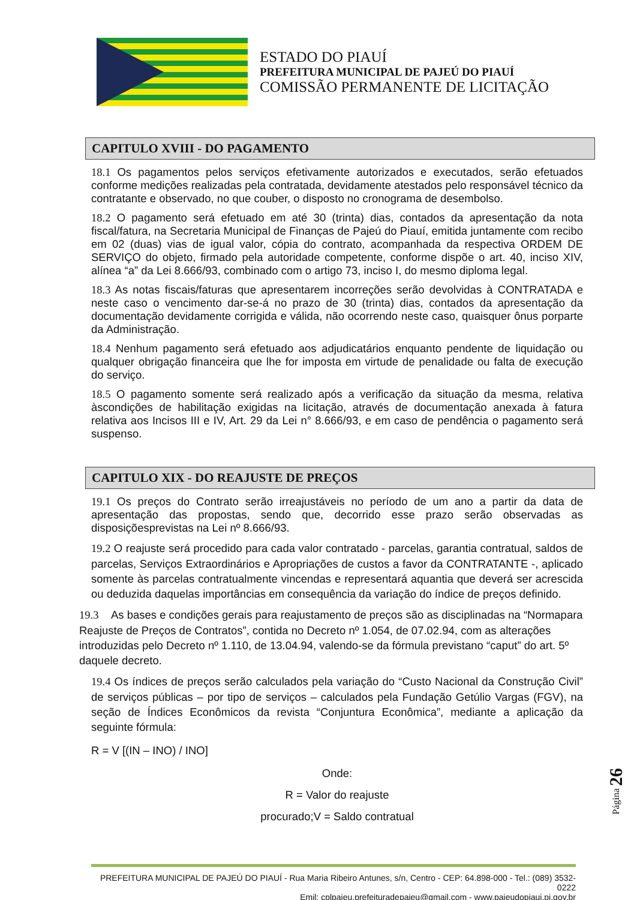ESTADO DO PIAUÍ
PREFEITURA MUNICIPAL DE PAJEÚ DO PIAUÍ
COMISSÃO PERMANENTE DE LICITAÇÃO
CAPITULO XVIII - DO PAGAMENTO
18.1 Os pagamentos pelos serviços efetivamente autorizados e executados, serão efetuados conforme medições realizadas pela contratada, devidamente atestados pelo responsável técnico da contratante e observado, no que couber, o disposto no cronograma de desembolso.
18.2 O pagamento será efetuado em até 30 (trinta) dias, contados da apresentação da nota fiscal/fatura, na Secretaria Municipal de Finanças de Pajeú do Piauí, emitida juntamente com recibo em 02 (duas) vias de igual valor, cópia do contrato, acompanhada da respectiva ORDEM DE SERVIÇO do objeto, firmado pela autoridade competente, conforme dispõe o art. 40, inciso XIV, alínea “a” da Lei 8.666/93, combinado com o artigo 73, inciso I, do mesmo diploma legal.
18.3 As notas fiscais/faturas que apresentarem incorreções serão devolvidas à CONTRATADA e neste caso o vencimento dar-se-á no prazo de 30 (trinta) dias, contados da apresentação da documentação devidamente corrigida e válida, não ocorrendo neste caso, quaisquer ônus porparte da Administração.
18.4 Nenhum pagamento será efetuado aos adjudicatários enquanto pendente de liquidação ou qualquer obrigação financeira que lhe for imposta em virtude de penalidade ou falta de execução do serviço.
18.5 O pagamento somente será realizado após a verificação da situação da mesma, relativa àscondições de habilitação exigidas na licitação, através de documentação anexada à fatura relativa aos Incisos III e IV, Art. 29 da Lei n° 8.666/93, e em caso de pendência o pagamento será suspenso.
CAPITULO XIX - DO REAJUSTE DE PREÇOS
19.1 Os preços do Contrato serão irreajustáveis no período de um ano a partir da data de apresentação das propostas, sendo que, decorrido esse prazo serão observadas as disposiçõesprevistas na Lei nº 8.666/93.
19.2 O reajuste será procedido para cada valor contratado - parcelas, garantia contratual, saldos de parcelas, Serviços Extraordinários e Apropriações de custos a favor da CONTRATANTE -, aplicado somente às parcelas contratualmente vincendas e representará aquantia que deverá ser acrescida ou deduzida daquelas importâncias em consequência da variação do índice de preços definido.
19.3 As bases e condições gerais para reajustamento de preços são as disciplinadas na “Normapara Reajuste de Preços de Contratos”, contida no Decreto nº 1.054, de 07.02.94, com as alterações introduzidas pelo Decreto nº 1.110, de 13.04.94, valendo-se da fórmula previstano “caput” do art. 5º daquele decreto.
19.4 Os índices de preços serão calculados pela variação do “Custo Nacional da Construção Civil” de serviços públicas – por tipo de serviços – calculados pela Fundação Getúlio Vargas (FGV), na seção de Índices Econômicos da revista “Conjuntura Econômica”, mediante a aplicação da seguinte fórmula:
R = V [(IN – INO) / INO]
Onde:
R = Valor do reajuste
procurado;V = Saldo contratual
Página 26
PREFEITURA MUNICIPAL DE PAJEÚ DO PIAUÍ - Rua Maria Ribeiro Antunes, s/n, Centro - CEP: 64.898-000 - Tel.: (089) 3532-0222
Emil: cplpajeu.prefeituradepajeu@gmail.com - www.pajeudopiaui.pi.gov.br